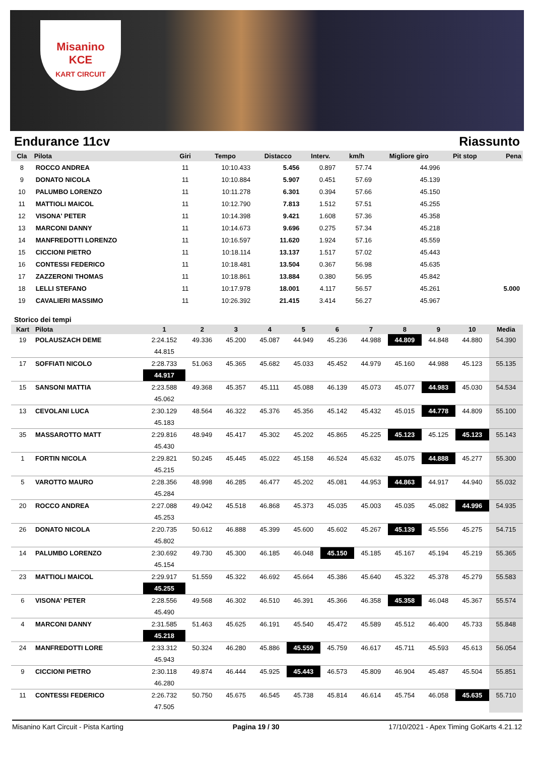Misanino
KCE
KART CIRCUIT
Endurance 11cv Riassunto
| Cla | Pilota | Giri | Tempo | Distacco | Interv. | km/h | Migliore giro | Pit stop | Pena |
| --- | --- | --- | --- | --- | --- | --- | --- | --- | --- |
| 8 | ROCCO ANDREA | 11 | 10:10.433 | 5.456 | 0.897 | 57.74 | 44.996 | | |
| 9 | DONATO NICOLA | 11 | 10:10.884 | 5.907 | 0.451 | 57.69 | 45.139 | | |
| 10 | PALUMBO LORENZO | 11 | 10:11.278 | 6.301 | 0.394 | 57.66 | 45.150 | | |
| 11 | MATTIOLI MAICOL | 11 | 10:12.790 | 7.813 | 1.512 | 57.51 | 45.255 | | |
| 12 | VISONA' PETER | 11 | 10:14.398 | 9.421 | 1.608 | 57.36 | 45.358 | | |
| 13 | MARCONI DANNY | 11 | 10:14.673 | 9.696 | 0.275 | 57.34 | 45.218 | | |
| 14 | MANFREDOTTI LORENZO | 11 | 10:16.597 | 11.620 | 1.924 | 57.16 | 45.559 | | |
| 15 | CICCIONI PIETRO | 11 | 10:18.114 | 13.137 | 1.517 | 57.02 | 45.443 | | |
| 16 | CONTESSI FEDERICO | 11 | 10:18.481 | 13.504 | 0.367 | 56.98 | 45.635 | | |
| 17 | ZAZZERONI THOMAS | 11 | 10:18.861 | 13.884 | 0.380 | 56.95 | 45.842 | | |
| 18 | LELLI STEFANO | 11 | 10:17.978 | 18.001 | 4.117 | 56.57 | 45.261 | | 5.000 |
| 19 | CAVALIERI MASSIMO | 11 | 10:26.392 | 21.415 | 3.414 | 56.27 | 45.967 | | |
Storico dei tempi
| Kart | Pilota | 1 | 2 | 3 | 4 | 5 | 6 | 7 | 8 | 9 | 10 | Media |
| --- | --- | --- | --- | --- | --- | --- | --- | --- | --- | --- | --- | --- |
| 19 | POLAUSZACH DEME | 2:24.152 | 49.336 | 45.200 | 45.087 | 44.949 | 45.236 | 44.988 | 44.809 | 44.848 | 44.880 | 54.390 |
| | | 44.815 | | | | | | | | | | |
| 17 | SOFFIATI NICOLO | 2:28.733 | 51.063 | 45.365 | 45.682 | 45.033 | 45.452 | 44.979 | 45.160 | 44.988 | 45.123 | 55.135 |
| | | 44.917 | | | | | | | | | | |
| 15 | SANSONI MATTIA | 2:23.588 | 49.368 | 45.357 | 45.111 | 45.088 | 46.139 | 45.073 | 45.077 | 44.983 | 45.030 | 54.534 |
| | | 45.062 | | | | | | | | | | |
| 13 | CEVOLANI LUCA | 2:30.129 | 48.564 | 46.322 | 45.376 | 45.356 | 45.142 | 45.432 | 45.015 | 44.778 | 44.809 | 55.100 |
| | | 45.183 | | | | | | | | | | |
| 35 | MASSAROTTO MATT | 2:29.816 | 48.949 | 45.417 | 45.302 | 45.202 | 45.865 | 45.225 | 45.123 | 45.125 | 45.123 | 55.143 |
| | | 45.430 | | | | | | | | | | |
| 1 | FORTIN NICOLA | 2:29.821 | 50.245 | 45.445 | 45.022 | 45.158 | 46.524 | 45.632 | 45.075 | 44.888 | 45.277 | 55.300 |
| | | 45.215 | | | | | | | | | | |
| 5 | VAROTTO MAURO | 2:28.356 | 48.998 | 46.285 | 46.477 | 45.202 | 45.081 | 44.953 | 44.863 | 44.917 | 44.940 | 55.032 |
| | | 45.284 | | | | | | | | | | |
| 20 | ROCCO ANDREA | 2:27.088 | 49.042 | 45.518 | 46.868 | 45.373 | 45.035 | 45.003 | 45.035 | 45.082 | 44.996 | 54.935 |
| | | 45.253 | | | | | | | | | | |
| 26 | DONATO NICOLA | 2:20.735 | 50.612 | 46.888 | 45.399 | 45.600 | 45.602 | 45.267 | 45.139 | 45.556 | 45.275 | 54.715 |
| | | 45.802 | | | | | | | | | | |
| 14 | PALUMBO LORENZO | 2:30.692 | 49.730 | 45.300 | 46.185 | 46.048 | 45.150 | 45.185 | 45.167 | 45.194 | 45.219 | 55.365 |
| | | 45.154 | | | | | | | | | | |
| 23 | MATTIOLI MAICOL | 2:29.917 | 51.559 | 45.322 | 46.692 | 45.664 | 45.386 | 45.640 | 45.322 | 45.378 | 45.279 | 55.583 |
| | | 45.255 | | | | | | | | | | |
| 6 | VISONA' PETER | 2:28.556 | 49.568 | 46.302 | 46.510 | 46.391 | 45.366 | 46.358 | 45.358 | 46.048 | 45.367 | 55.574 |
| | | 45.490 | | | | | | | | | | |
| 4 | MARCONI DANNY | 2:31.585 | 51.463 | 45.625 | 46.191 | 45.540 | 45.472 | 45.589 | 45.512 | 46.400 | 45.733 | 55.848 |
| | | 45.218 | | | | | | | | | | |
| 24 | MANFREDOTTI LORE | 2:33.312 | 50.324 | 46.280 | 45.886 | 45.559 | 45.759 | 46.617 | 45.711 | 45.593 | 45.613 | 56.054 |
| | | 45.943 | | | | | | | | | | |
| 9 | CICCIONI PIETRO | 2:30.118 | 49.874 | 46.444 | 45.925 | 45.443 | 46.573 | 45.809 | 46.904 | 45.487 | 45.504 | 55.851 |
| | | 46.280 | | | | | | | | | | |
| 11 | CONTESSI FEDERICO | 2:26.732 | 50.750 | 45.675 | 46.545 | 45.738 | 45.814 | 46.614 | 45.754 | 46.058 | 45.635 | 55.710 |
| | | 47.505 | | | | | | | | | | |
Misanino Kart Circuit - Pista Karting Pagina 19 / 30 17/10/2021 - Apex Timing GoKarts 4.21.12